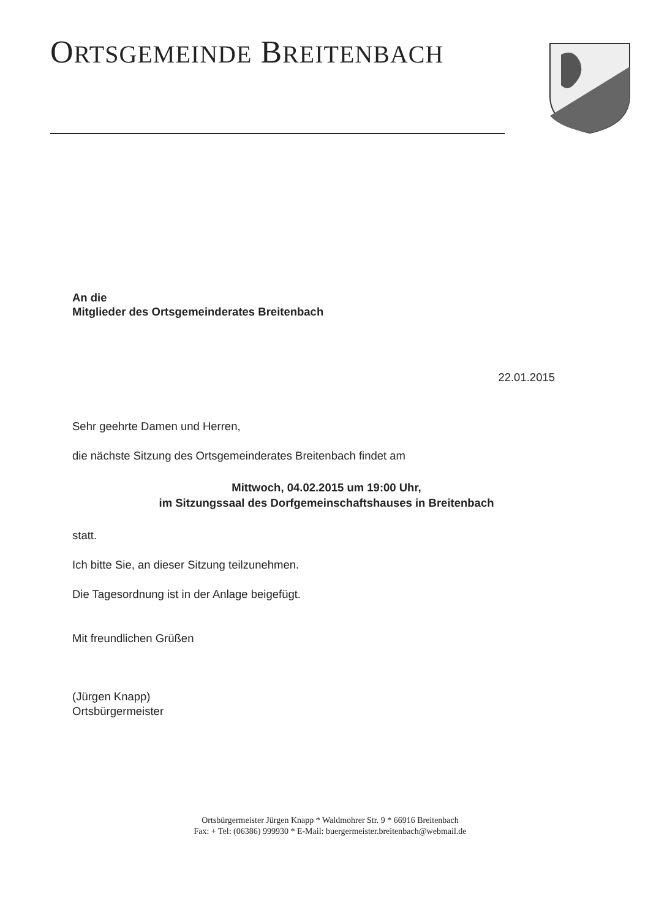ORTSGEMEINDE BREITENBACH
An die
Mitglieder des Ortsgemeinderates Breitenbach
22.01.2015
Sehr geehrte Damen und Herren,
die nächste Sitzung des Ortsgemeinderates Breitenbach findet am
Mittwoch, 04.02.2015 um 19:00 Uhr,
im Sitzungssaal des Dorfgemeinschaftshauses in Breitenbach
statt.
Ich bitte Sie, an dieser Sitzung teilzunehmen.
Die Tagesordnung ist in der Anlage beigefügt.
Mit freundlichen Grüßen
(Jürgen Knapp)
Ortsbürgermeister
Ortsbürgermeister Jürgen Knapp * Waldmohrer Str. 9 * 66916 Breitenbach
Fax: + Tel: (06386) 999930 * E-Mail: buergermeister.breitenbach@webmail.de